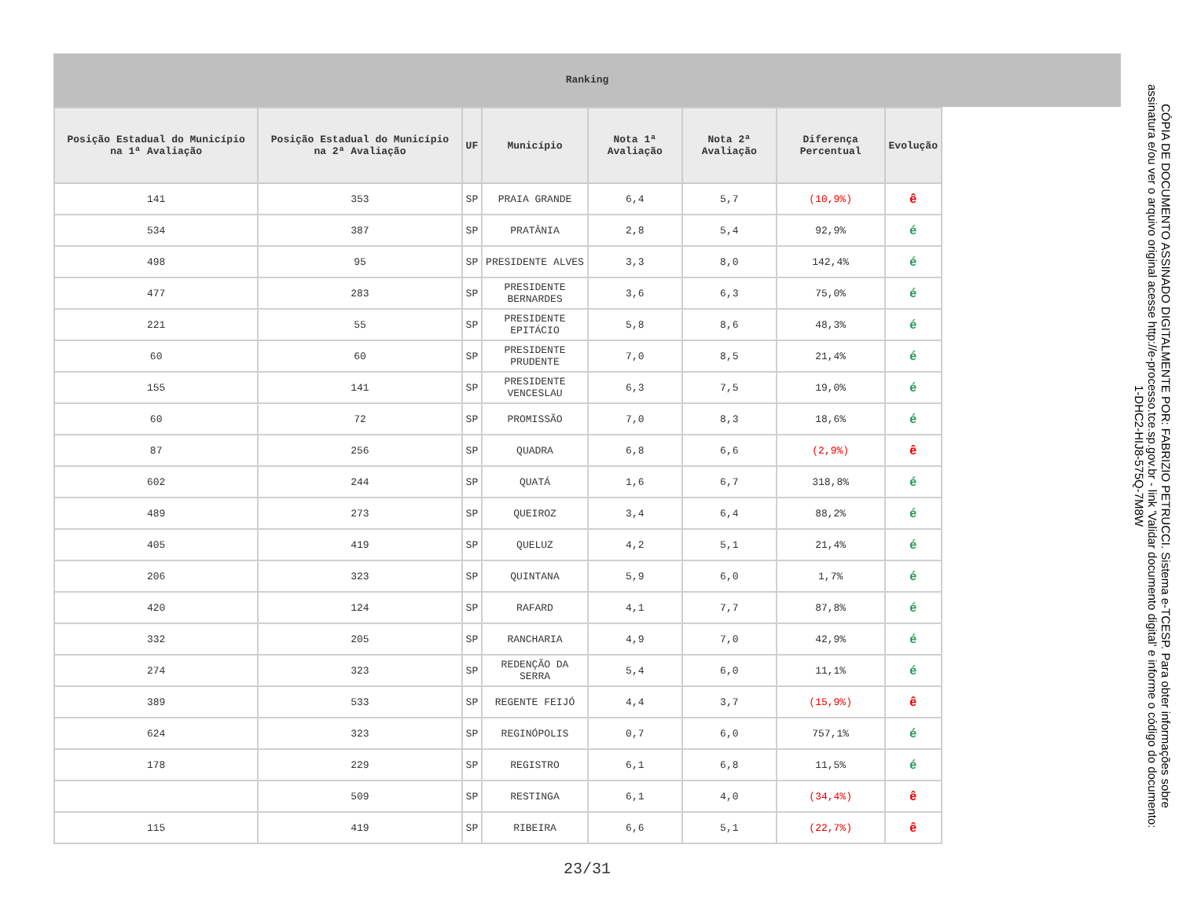Ranking
| Posição Estadual do Município na 1ª Avaliação | Posição Estadual do Município na 2ª Avaliação | UF | Município | Nota 1ª Avaliação | Nota 2ª Avaliação | Diferença Percentual | Evolução |
| --- | --- | --- | --- | --- | --- | --- | --- |
| 141 | 353 | SP | PRAIA GRANDE | 6,4 | 5,7 | (10,9%) | ê |
| 534 | 387 | SP | PRATÂNIA | 2,8 | 5,4 | 92,9% | é |
| 498 | 95 | SP | PRESIDENTE ALVES | 3,3 | 8,0 | 142,4% | é |
| 477 | 283 | SP | PRESIDENTE BERNARDES | 3,6 | 6,3 | 75,0% | é |
| 221 | 55 | SP | PRESIDENTE EPITÁCIO | 5,8 | 8,6 | 48,3% | é |
| 60 | 60 | SP | PRESIDENTE PRUDENTE | 7,0 | 8,5 | 21,4% | é |
| 155 | 141 | SP | PRESIDENTE VENCESLAU | 6,3 | 7,5 | 19,0% | é |
| 60 | 72 | SP | PROMISSÃO | 7,0 | 8,3 | 18,6% | é |
| 87 | 256 | SP | QUADRA | 6,8 | 6,6 | (2,9%) | ê |
| 602 | 244 | SP | QUATÁ | 1,6 | 6,7 | 318,8% | é |
| 489 | 273 | SP | QUEIROZ | 3,4 | 6,4 | 88,2% | é |
| 405 | 419 | SP | QUELUZ | 4,2 | 5,1 | 21,4% | é |
| 206 | 323 | SP | QUINTANA | 5,9 | 6,0 | 1,7% | é |
| 420 | 124 | SP | RAFARD | 4,1 | 7,7 | 87,8% | é |
| 332 | 205 | SP | RANCHARIA | 4,9 | 7,0 | 42,9% | é |
| 274 | 323 | SP | REDENÇÃO DA SERRA | 5,4 | 6,0 | 11,1% | é |
| 389 | 533 | SP | REGENTE FEIJÓ | 4,4 | 3,7 | (15,9%) | ê |
| 624 | 323 | SP | REGINÓPOLIS | 0,7 | 6,0 | 757,1% | é |
| 178 | 229 | SP | REGISTRO | 6,1 | 6,8 | 11,5% | é |
| | 509 | SP | RESTINGA | 6,1 | 4,0 | (34,4%) | ê |
| 115 | 419 | SP | RIBEIRA | 6,6 | 5,1 | (22,7%) | ê |
23/31
CÓPIA DE DOCUMENTO ASSINADO DIGITALMENTE POR: FABRIZIO PETRUCCI. Sistema e-TCESP. Para obter informações sobre assinatura e/ou ver o arquivo original acesse http://e-processo.tce.sp.gov.br - link 'Validar documento digital' e informe o código do documento: 1-DHC2-HIJ8-575Q-7M8W